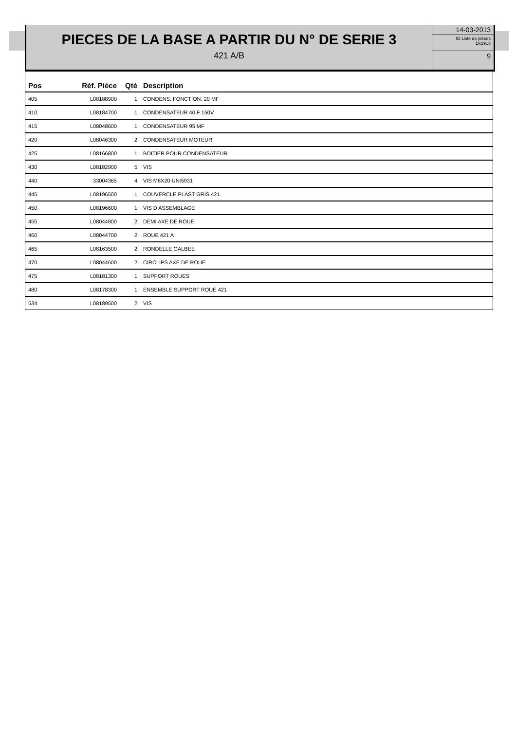PIECES DE LA BASE A PARTIR DU N° DE SERIE 3
421 A/B
14-03-2013
ID Liste de pièces
Dx2915
9
| Pos | Réf. Pièce | Qté | Description |
| --- | --- | --- | --- |
| 405 | L08188900 | 1 | CONDENS. FONCTION. 20 MF |
| 410 | L08184700 | 1 | CONDENSATEUR 40 F 150V |
| 415 | L08048600 | 1 | CONDENSATEUR 95 MF |
| 420 | L08046300 | 2 | CONDENSATEUR MOTEUR |
| 425 | L08166800 | 1 | BOITIER POUR CONDENSATEUR |
| 430 | L08182900 | 5 | VIS |
| 440 | 33004365 | 4 | VIS M8X20 UNI5931 |
| 445 | L08196500 | 1 | COUVERCLE PLAST GRIS 421 |
| 450 | L08196600 | 1 | VIS D ASSEMBLAGE |
| 455 | L08044800 | 2 | DEMI AXE DE ROUE |
| 460 | L08044700 | 2 | ROUE 421 A |
| 465 | L08163500 | 2 | RONDELLE GALBEE |
| 470 | L08044600 | 2 | CIRCLIPS AXE DE ROUE |
| 475 | L08181300 | 1 | SUPPORT ROUES |
| 480 | L08178300 | 1 | ENSEMBLE SUPPORT ROUE 421 |
| 534 | L08189500 | 2 | VIS |